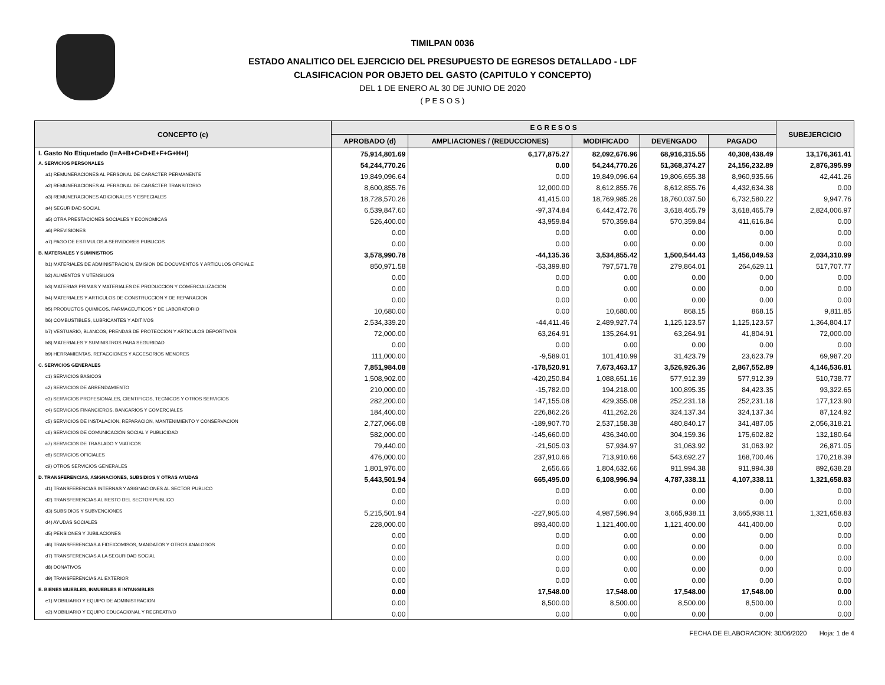TIMILPAN 0036
ESTADO ANALITICO DEL EJERCICIO DEL PRESUPUESTO DE EGRESOS DETALLADO - LDF
CLASIFICACION POR OBJETO DEL GASTO (CAPITULO Y CONCEPTO)
DEL 1 DE ENERO AL 30 DE JUNIO DE 2020
( P E S O S )
| CONCEPTO (c) | E G R E S O S | | | | | SUBEJERCICIO |
| --- | --- | --- | --- | --- | --- | --- |
| | APROBADO (d) | AMPLIACIONES / (REDUCCIONES) | MODIFICADO | DEVENGADO | PAGADO | |
| I. Gasto No Etiquetado (I=A+B+C+D+E+F+G+H+I) | 75,914,801.69 | 6,177,875.27 | 82,092,676.96 | 68,916,315.55 | 40,308,438.49 | 13,176,361.41 |
| A. SERVICIOS PERSONALES | 54,244,770.26 | 0.00 | 54,244,770.26 | 51,368,374.27 | 24,156,232.89 | 2,876,395.99 |
| a1) REMUNERACIONES AL PERSONAL DE CARÁCTER PERMANENTE | 19,849,096.64 | 0.00 | 19,849,096.64 | 19,806,655.38 | 8,960,935.66 | 42,441.26 |
| a2) REMUNERACIONES AL PERSONAL DE CARÁCTER TRANSITORIO | 8,600,855.76 | 12,000.00 | 8,612,855.76 | 8,612,855.76 | 4,432,634.38 | 0.00 |
| a3) REMUNERACIONES ADICIONALES Y ESPECIALES | 18,728,570.26 | 41,415.00 | 18,769,985.26 | 18,760,037.50 | 6,732,580.22 | 9,947.76 |
| a4) SEGURIDAD SOCIAL | 6,539,847.60 | -97,374.84 | 6,442,472.76 | 3,618,465.79 | 3,618,465.79 | 2,824,006.97 |
| a5) OTRA PRESTACIONES SOCIALES Y ECONOMICAS | 526,400.00 | 43,959.84 | 570,359.84 | 570,359.84 | 411,616.84 | 0.00 |
| a6) PREVISIONES | 0.00 | 0.00 | 0.00 | 0.00 | 0.00 | 0.00 |
| a7) PAGO DE ESTIMULOS A SERVIDORES PUBLICOS | 0.00 | 0.00 | 0.00 | 0.00 | 0.00 | 0.00 |
| B. MATERIALES Y SUMINISTROS | 3,578,990.78 | -44,135.36 | 3,534,855.42 | 1,500,544.43 | 1,456,049.53 | 2,034,310.99 |
| b1) MATERIALES DE ADMINISTRACION, EMISION DE DOCUMENTOS Y ARTICULOS OFICIALE | 850,971.58 | -53,399.80 | 797,571.78 | 279,864.01 | 264,629.11 | 517,707.77 |
| b2) ALIMENTOS Y UTENSILIOS | 0.00 | 0.00 | 0.00 | 0.00 | 0.00 | 0.00 |
| b3) MATERIAS PRIMAS Y MATERIALES DE PRODUCCION Y COMERCIALIZACION | 0.00 | 0.00 | 0.00 | 0.00 | 0.00 | 0.00 |
| b4) MATERIALES Y ARTICULOS DE CONSTRUCCION Y DE REPARACION | 0.00 | 0.00 | 0.00 | 0.00 | 0.00 | 0.00 |
| b5) PRODUCTOS QUIMICOS, FARMACEUTICOS Y DE LABORATORIO | 10,680.00 | 0.00 | 10,680.00 | 868.15 | 868.15 | 9,811.85 |
| b6) COMBUSTIBLES, LUBRICANTES Y ADITIVOS | 2,534,339.20 | -44,411.46 | 2,489,927.74 | 1,125,123.57 | 1,125,123.57 | 1,364,804.17 |
| b7) VESTUARIO, BLANCOS, PRENDAS DE PROTECCION Y ARTICULOS DEPORTIVOS | 72,000.00 | 63,264.91 | 135,264.91 | 63,264.91 | 41,804.91 | 72,000.00 |
| b8) MATERIALES Y SUMINISTROS PARA SEGURIDAD | 0.00 | 0.00 | 0.00 | 0.00 | 0.00 | 0.00 |
| b9) HERRAMIENTAS, REFACCIONES Y ACCESORIOS MENORES | 111,000.00 | -9,589.01 | 101,410.99 | 31,423.79 | 23,623.79 | 69,987.20 |
| C. SERVICIOS GENERALES | 7,851,984.08 | -178,520.91 | 7,673,463.17 | 3,526,926.36 | 2,867,552.89 | 4,146,536.81 |
| c1) SERVICIOS BASICOS | 1,508,902.00 | -420,250.84 | 1,088,651.16 | 577,912.39 | 577,912.39 | 510,738.77 |
| c2) SERVICIOS DE ARRENDAMIENTO | 210,000.00 | -15,782.00 | 194,218.00 | 100,895.35 | 84,423.35 | 93,322.65 |
| c3) SERVICIOS PROFESIONALES, CIENTIFICOS, TECNICOS Y OTROS SERVICIOS | 282,200.00 | 147,155.08 | 429,355.08 | 252,231.18 | 252,231.18 | 177,123.90 |
| c4) SERVICIOS FINANCIEROS, BANCARIOS Y COMERCIALES | 184,400.00 | 226,862.26 | 411,262.26 | 324,137.34 | 324,137.34 | 87,124.92 |
| c5) SERVICIOS DE INSTALACION, REPARACION, MANTENIMIENTO Y CONSERVACION | 2,727,066.08 | -189,907.70 | 2,537,158.38 | 480,840.17 | 341,487.05 | 2,056,318.21 |
| c6) SERVICIOS DE COMUNICACIÓN SOCIAL Y PUBLICIDAD | 582,000.00 | -145,660.00 | 436,340.00 | 304,159.36 | 175,602.82 | 132,180.64 |
| c7) SERVICIOS DE TRASLADO Y VIATICOS | 79,440.00 | -21,505.03 | 57,934.97 | 31,063.92 | 31,063.92 | 26,871.05 |
| c8) SERVICIOS OFICIALES | 476,000.00 | 237,910.66 | 713,910.66 | 543,692.27 | 168,700.46 | 170,218.39 |
| c9) OTROS SERVICIOS GENERALES | 1,801,976.00 | 2,656.66 | 1,804,632.66 | 911,994.38 | 911,994.38 | 892,638.28 |
| D. TRANSFERENCIAS, ASIGNACIONES, SUBSIDIOS Y OTRAS AYUDAS | 5,443,501.94 | 665,495.00 | 6,108,996.94 | 4,787,338.11 | 4,107,338.11 | 1,321,658.83 |
| d1) TRANSFERENCIAS INTERNAS Y ASIGNACIONES AL SECTOR PUBLICO | 0.00 | 0.00 | 0.00 | 0.00 | 0.00 | 0.00 |
| d2) TRANSFERENCIAS AL RESTO DEL SECTOR PUBLICO | 0.00 | 0.00 | 0.00 | 0.00 | 0.00 | 0.00 |
| d3) SUBSIDIOS Y SUBVENCIONES | 5,215,501.94 | -227,905.00 | 4,987,596.94 | 3,665,938.11 | 3,665,938.11 | 1,321,658.83 |
| d4) AYUDAS SOCIALES | 228,000.00 | 893,400.00 | 1,121,400.00 | 1,121,400.00 | 441,400.00 | 0.00 |
| d5) PENSIONES Y JUBILACIONES | 0.00 | 0.00 | 0.00 | 0.00 | 0.00 | 0.00 |
| d6) TRANSFERENCIAS A FIDEICOMISOS, MANDATOS Y OTROS ANALOGOS | 0.00 | 0.00 | 0.00 | 0.00 | 0.00 | 0.00 |
| d7) TRANSFERENCIAS A LA SEGURIDAD SOCIAL | 0.00 | 0.00 | 0.00 | 0.00 | 0.00 | 0.00 |
| d8) DONATIVOS | 0.00 | 0.00 | 0.00 | 0.00 | 0.00 | 0.00 |
| d9) TRANSFERENCIAS AL EXTERIOR | 0.00 | 0.00 | 0.00 | 0.00 | 0.00 | 0.00 |
| E. BIENES MUEBLES, INMUEBLES E INTANGIBLES | 0.00 | 17,548.00 | 17,548.00 | 17,548.00 | 17,548.00 | 0.00 |
| e1) MOBILIARIO Y EQUIPO DE ADMINISTRACION | 0.00 | 8,500.00 | 8,500.00 | 8,500.00 | 8,500.00 | 0.00 |
| e2) MOBILIARIO Y EQUIPO EDUCACIONAL Y RECREATIVO | 0.00 | 0.00 | 0.00 | 0.00 | 0.00 | 0.00 |
FECHA DE ELABORACION: 30/06/2020 Hoja: 1 de 4